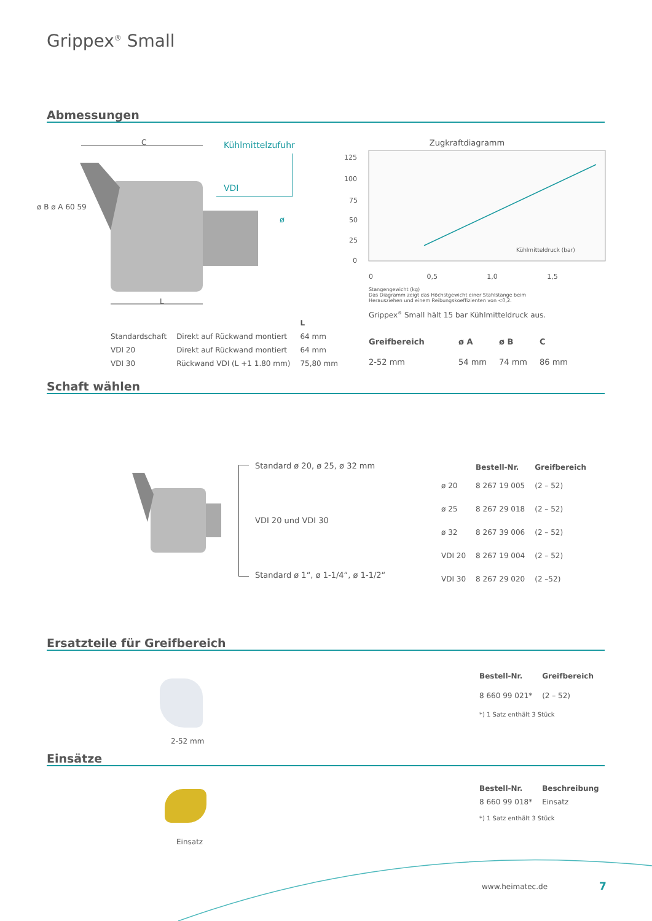Grippex<sup>®</sup> Small
Abmessungen
Kühlmittelzufuhr
VDI
ø
C
L
ø B ø A 60 59
Zugkraftdiagramm
125
100
75
50
25
0
Kühlmitteldruck (bar)
0 0,5 1,0 1,5
Stangengewicht (kg)
Das Diagramm zeigt das Höchstgewicht einer Stahlstange beim Herausziehen und einem Reibungskoeffizienten von <0,2.
Grippex<sup>®</sup> Small hält 15 bar Kühlmitteldruck aus.
| | | L |
| Standardschaft | Direkt auf Rückwand montiert | 64 mm |
| VDI 20 | Direkt auf Rückwand montiert | 64 mm |
| VDI 30 | Rückwand VDI (L +1 1.80 mm) | 75,80 mm |
| Greifbereich | ø A | ø B | C |
| --- | --- | --- | --- |
| 2-52 mm | 54 mm | 74 mm | 86 mm |
Schaft wählen
Standard ø 20, ø 25, ø 32 mm
VDI 20 und VDI 30
Standard ø 1“, ø 1-1/4“, ø 1-1/2“
| | Bestell-Nr. | Greifbereich |
| ø 20 | 8 267 19 005 | (2 – 52) |
| ø 25 | 8 267 29 018 | (2 – 52) |
| ø 32 | 8 267 39 006 | (2 – 52) |
| VDI 20 | 8 267 19 004 | (2 – 52) |
| VDI 30 | 8 267 29 020 | (2 –52) |
Ersatzteile für Greifbereich
2-52 mm
| Bestell-Nr. | Greifbereich |
| --- | --- |
| 8 660 99 021* | (2 – 52) |
| *) 1 Satz enthält 3 Stück | |
Einsätze
Einsatz
| Bestell-Nr. | Beschreibung |
| --- | --- |
| 8 660 99 018* | Einsatz |
| *) 1 Satz enthält 3 Stück | |
www.heimatec.de 7